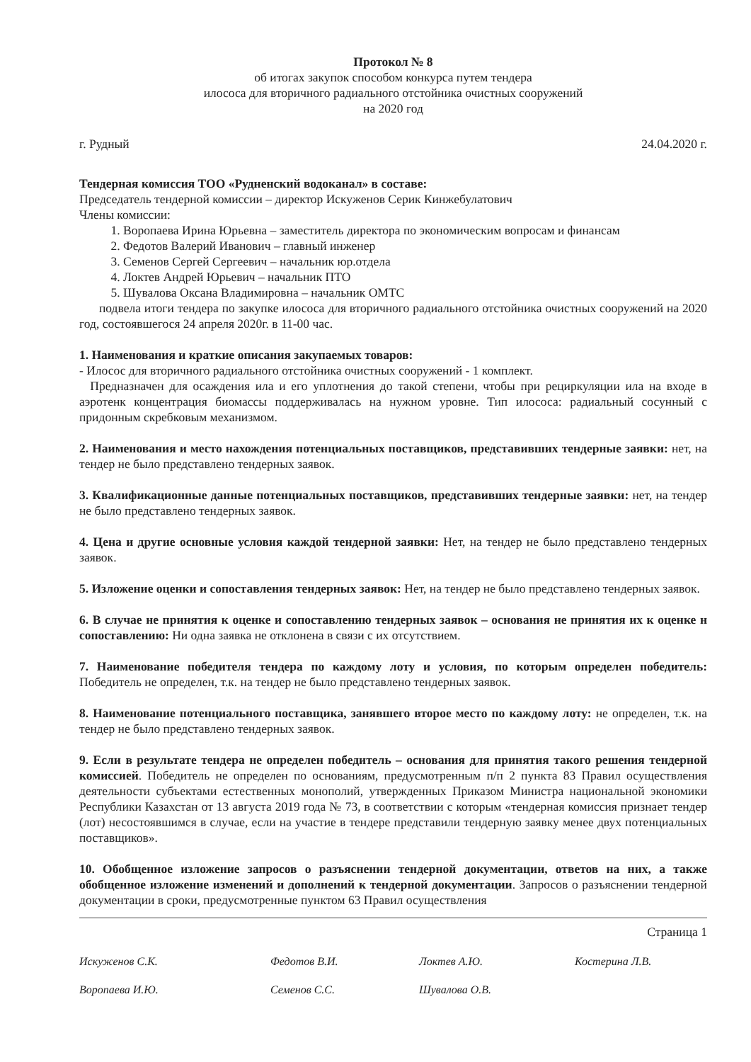Протокол № 8
об итогах закупок способом конкурса путем тендера
илососа для вторичного радиального отстойника очистных сооружений
на 2020 год
г. Рудный 24.04.2020 г.
Тендерная комиссия ТОО «Рудненский водоканал» в составе:
Председатель тендерной комиссии – директор Искуженов Серик Кинжебулатович
Члены комиссии:
1. Воропаева Ирина Юрьевна – заместитель директора по экономическим вопросам и финансам
2. Федотов Валерий Иванович – главный инженер
3. Семенов Сергей Сергеевич – начальник юр.отдела
4. Локтев Андрей Юрьевич – начальник ПТО
5. Шувалова Оксана Владимировна – начальник ОМТС
подвела итоги тендера по закупке илососа для вторичного радиального отстойника очистных сооружений на 2020 год, состоявшегося 24 апреля 2020г. в 11-00 час.
1. Наименования и краткие описания закупаемых товаров:
- Илосос для вторичного радиального отстойника очистных сооружений - 1 комплект.
Предназначен для осаждения ила и его уплотнения до такой степени, чтобы при рециркуляции ила на входе в аэротенк концентрация биомассы поддерживалась на нужном уровне. Тип илососа: радиальный сосунный с придонным скребковым механизмом.
2. Наименования и место нахождения потенциальных поставщиков, представивших тендерные заявки: нет, на тендер не было представлено тендерных заявок.
3. Квалификационные данные потенциальных поставщиков, представивших тендерные заявки: нет, на тендер не было представлено тендерных заявок.
4. Цена и другие основные условия каждой тендерной заявки: Нет, на тендер не было представлено тендерных заявок.
5. Изложение оценки и сопоставления тендерных заявок: Нет, на тендер не было представлено тендерных заявок.
6. В случае не принятия к оценке и сопоставлению тендерных заявок – основания не принятия их к оценке н сопоставлению: Ни одна заявка не отклонена в связи с их отсутствием.
7. Наименование победителя тендера по каждому лоту и условия, по которым определен победитель: Победитель не определен, т.к. на тендер не было представлено тендерных заявок.
8. Наименование потенциального поставщика, занявшего второе место по каждому лоту: не определен, т.к. на тендер не было представлено тендерных заявок.
9. Если в результате тендера не определен победитель – основания для принятия такого решения тендерной комиссией. Победитель не определен по основаниям, предусмотренным п/п 2 пункта 83 Правил осуществления деятельности субъектами естественных монополий, утвержденных Приказом Министра национальной экономики Республики Казахстан от 13 августа 2019 года № 73, в соответствии с которым «тендерная комиссия признает тендер (лот) несостоявшимся в случае, если на участие в тендере представили тендерную заявку менее двух потенциальных поставщиков».
10. Обобщенное изложение запросов о разъяснении тендерной документации, ответов на них, а также обобщенное изложение изменений и дополнений к тендерной документации. Запросов о разъяснении тендерной документации в сроки, предусмотренные пунктом 63 Правил осуществления
Страница 1
Искуженов С.К. Федотов В.И. Локтев А.Ю. Костерина Л.В. Воропаева И.Ю. Семенов С.С. Шувалова О.В.